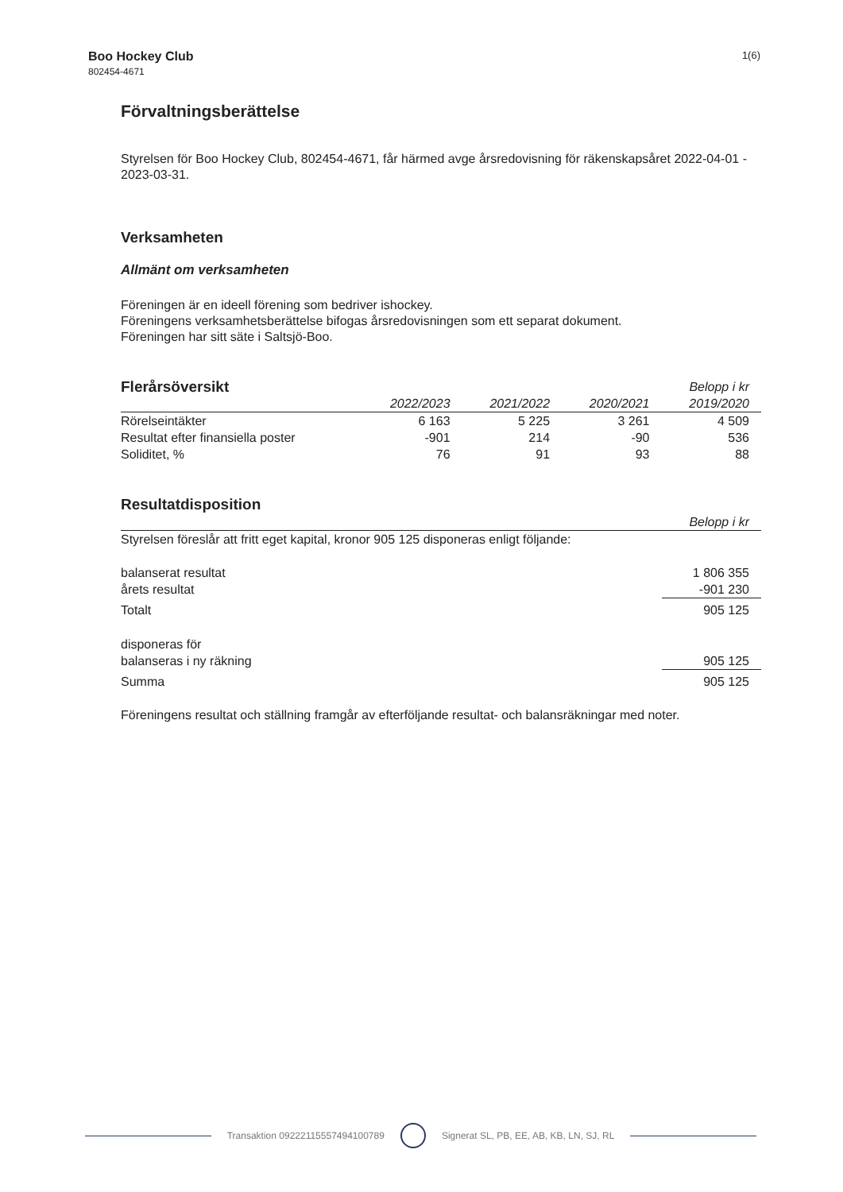Boo Hockey Club
802454-4671
1(6)
Förvaltningsberättelse
Styrelsen för Boo Hockey Club, 802454-4671, får härmed avge årsredovisning för räkenskapsåret 2022-04-01 - 2023-03-31.
Verksamheten
Allmänt om verksamheten
Föreningen är en ideell förening som bedriver ishockey.
Föreningens verksamhetsberättelse bifogas årsredovisningen som ett separat dokument.
Föreningen har sitt säte i Saltsjö-Boo.
| Flerårsöversikt | | | | Belopp i kr |
| --- | --- | --- | --- | --- |
| | 2022/2023 | 2021/2022 | 2020/2021 | 2019/2020 |
| Rörelseintäkter | 6 163 | 5 225 | 3 261 | 4 509 |
| Resultat efter finansiella poster | -901 | 214 | -90 | 536 |
| Soliditet, % | 76 | 91 | 93 | 88 |
Resultatdisposition
| | Belopp i kr |
| --- | --- |
| Styrelsen föreslår att fritt eget kapital, kronor 905 125 disponeras enligt följande: | |
| balanserat resultat | 1 806 355 |
| årets resultat | -901 230 |
| Totalt | 905 125 |
| disponeras för | |
| balanseras i ny räkning | 905 125 |
| Summa | 905 125 |
Föreningens resultat och ställning framgår av efterföljande resultat- och balansräkningar med noter.
Transaktion 09222115557494100789
Signerat SL, PB, EE, AB, KB, LN, SJ, RL